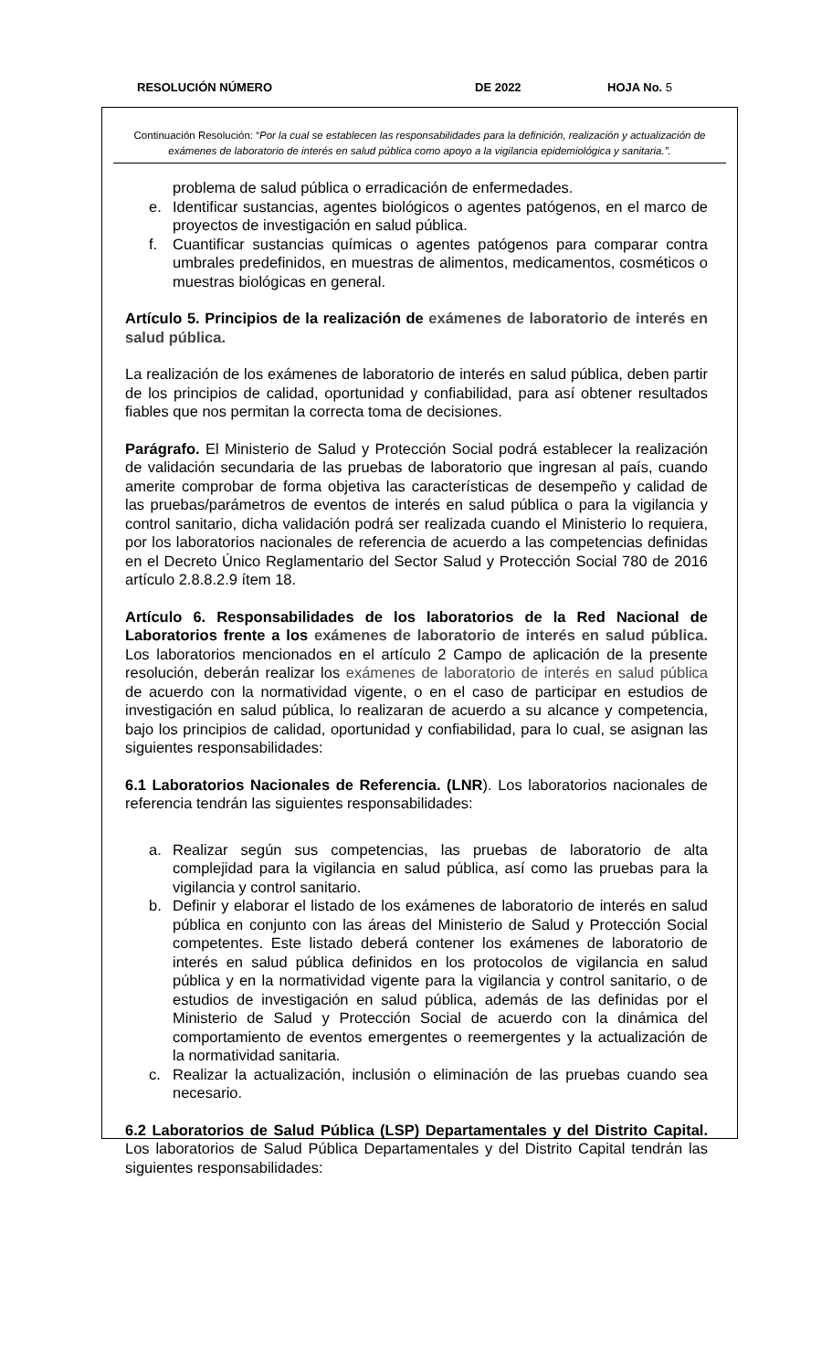RESOLUCIÓN NÚMERO DE 2022 HOJA No. 5
Continuación Resolución: “Por la cual se establecen las responsabilidades para la definición, realización y actualización de exámenes de laboratorio de interés en salud pública como apoyo a la vigilancia epidemiológica y sanitaria.”.
problema de salud pública o erradicación de enfermedades.
e. Identificar sustancias, agentes biológicos o agentes patógenos, en el marco de proyectos de investigación en salud pública.
f. Cuantificar sustancias químicas o agentes patógenos para comparar contra umbrales predefinidos, en muestras de alimentos, medicamentos, cosméticos o muestras biológicas en general.
Artículo 5. Principios de la realización de exámenes de laboratorio de interés en salud pública.
La realización de los exámenes de laboratorio de interés en salud pública, deben partir de los principios de calidad, oportunidad y confiabilidad, para así obtener resultados fiables que nos permitan la correcta toma de decisiones.
Parágrafo. El Ministerio de Salud y Protección Social podrá establecer la realización de validación secundaria de las pruebas de laboratorio que ingresan al país, cuando amerite comprobar de forma objetiva las características de desempeño y calidad de las pruebas/parámetros de eventos de interés en salud pública o para la vigilancia y control sanitario, dicha validación podrá ser realizada cuando el Ministerio lo requiera, por los laboratorios nacionales de referencia de acuerdo a las competencias definidas en el Decreto Único Reglamentario del Sector Salud y Protección Social 780 de 2016 artículo 2.8.8.2.9 ítem 18.
Artículo 6. Responsabilidades de los laboratorios de la Red Nacional de Laboratorios frente a los exámenes de laboratorio de interés en salud pública. Los laboratorios mencionados en el artículo 2 Campo de aplicación de la presente resolución, deberán realizar los exámenes de laboratorio de interés en salud pública de acuerdo con la normatividad vigente, o en el caso de participar en estudios de investigación en salud pública, lo realizaran de acuerdo a su alcance y competencia, bajo los principios de calidad, oportunidad y confiabilidad, para lo cual, se asignan las siguientes responsabilidades:
6.1 Laboratorios Nacionales de Referencia. (LNR). Los laboratorios nacionales de referencia tendrán las siguientes responsabilidades:
a. Realizar según sus competencias, las pruebas de laboratorio de alta complejidad para la vigilancia en salud pública, así como las pruebas para la vigilancia y control sanitario.
b. Definir y elaborar el listado de los exámenes de laboratorio de interés en salud pública en conjunto con las áreas del Ministerio de Salud y Protección Social competentes. Este listado deberá contener los exámenes de laboratorio de interés en salud pública definidos en los protocolos de vigilancia en salud pública y en la normatividad vigente para la vigilancia y control sanitario, o de estudios de investigación en salud pública, además de las definidas por el Ministerio de Salud y Protección Social de acuerdo con la dinámica del comportamiento de eventos emergentes o reemergentes y la actualización de la normatividad sanitaria.
c. Realizar la actualización, inclusión o eliminación de las pruebas cuando sea necesario.
6.2 Laboratorios de Salud Pública (LSP) Departamentales y del Distrito Capital. Los laboratorios de Salud Pública Departamentales y del Distrito Capital tendrán las siguientes responsabilidades: